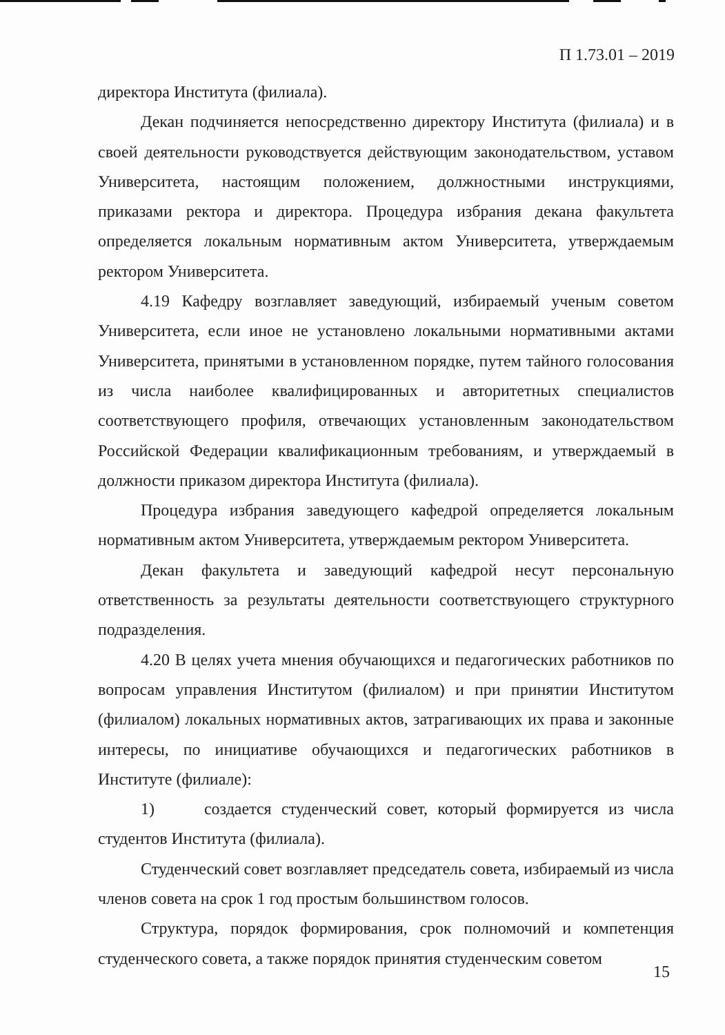П 1.73.01 – 2019
директора Института (филиала).
Декан подчиняется непосредственно директору Института (филиала) и в своей деятельности руководствуется действующим законодательством, уставом Университета, настоящим положением, должностными инструкциями, приказами ректора и директора. Процедура избрания декана факультета определяется локальным нормативным актом Университета, утверждаемым ректором Университета.
4.19 Кафедру возглавляет заведующий, избираемый ученым советом Университета, если иное не установлено локальными нормативными актами Университета, принятыми в установленном порядке, путем тайного голосования из числа наиболее квалифицированных и авторитетных специалистов соответствующего профиля, отвечающих установленным законодательством Российской Федерации квалификационным требованиям, и утверждаемый в должности приказом директора Института (филиала).
Процедура избрания заведующего кафедрой определяется локальным нормативным актом Университета, утверждаемым ректором Университета.
Декан факультета и заведующий кафедрой несут персональную ответственность за результаты деятельности соответствующего структурного подразделения.
4.20 В целях учета мнения обучающихся и педагогических работников по вопросам управления Институтом (филиалом) и при принятии Институтом (филиалом) локальных нормативных актов, затрагивающих их права и законные интересы, по инициативе обучающихся и педагогических работников в Институте (филиале):
1) создается студенческий совет, который формируется из числа студентов Института (филиала).
Студенческий совет возглавляет председатель совета, избираемый из числа членов совета на срок 1 год простым большинством голосов.
Структура, порядок формирования, срок полномочий и компетенция студенческого совета, а также порядок принятия студенческим советом
15